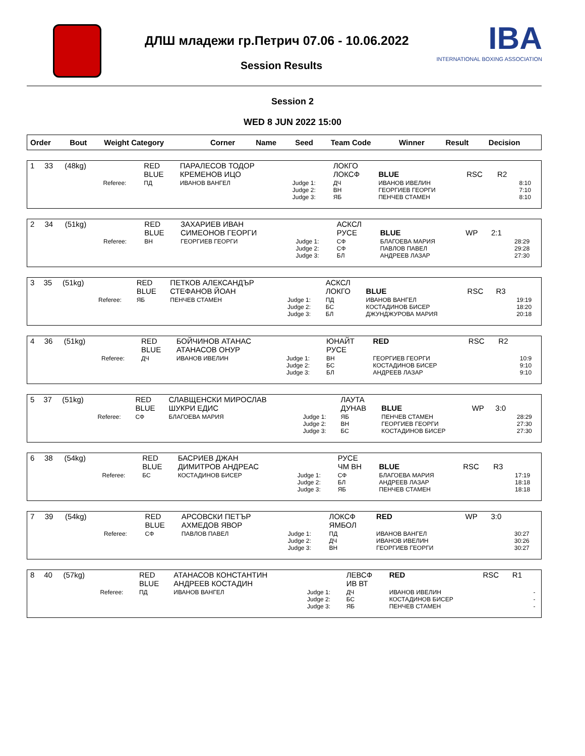ДЛШ младежи гр.Петрич 07.06 - 10.06.2022
IBA
INTERNATIONAL BOXING ASSOCIATION
Session Results
Session 2
WED 8 JUN 2022 15:00
| Order | Bout | Weight Category | | Corner | Name | Seed | Team Code | Winner | Result | Decision |
| --- | --- | --- | --- | --- | --- | --- | --- | --- | --- | --- |
| 1 | 33 | (48kg) | | RED BLUE | ПАРАЛЕСОВ ТОДОР КРЕМЕНОВ ИЦО | | ЛОКГО ЛОКСФ | BLUE | RSC | R2 | |
| | | | Referee: | ПД | ИВАНОВ ВАНГЕЛ | Judge 1: Judge 2: Judge 3: | ДЧ ВН ЯБ | ИВАНОВ ИВЕЛИН ГЕОРГИЕВ ГЕОРГИ ПЕНЧЕВ СТАМЕН | | | 8:10 7:10 8:10 |
| 2 | 34 | (51kg) | | RED BLUE | ЗАХАРИЕВ ИВАН СИМЕОНОВ ГЕОРГИ | | АСКСЛ РУСЕ | BLUE | WP | 2:1 | |
| | | | Referee: | ВН | ГЕОРГИЕВ ГЕОРГИ | Judge 1: Judge 2: Judge 3: | СФ СФ БЛ | БЛАГОЕВА МАРИЯ ПАВЛОВ ПАВЕЛ АНДРЕЕВ ЛАЗАР | | | 28:29 29:28 27:30 |
| 3 | 35 | (51kg) | | RED BLUE | ПЕТКОВ АЛЕКСАНДЪР СТЕФАНОВ ЙОАН | | АСКСЛ ЛОКГО | BLUE | RSC | R3 | |
| | | | Referee: | ЯБ | ПЕНЧЕВ СТАМЕН | Judge 1: Judge 2: Judge 3: | ПД БС БЛ | ИВАНОВ ВАНГЕЛ КОСТАДИНОВ БИСЕР ДЖУНДЖУРОВА МАРИЯ | | | 19:19 18:20 20:18 |
| 4 | 36 | (51kg) | | RED BLUE | БОЙЧИНОВ АТАНАС АТАНАСОВ ОНУР | | ЮНАЙТ РУСЕ | RED | RSC | R2 | |
| | | | Referee: | ДЧ | ИВАНОВ ИВЕЛИН | Judge 1: Judge 2: Judge 3: | ВН БС БЛ | ГЕОРГИЕВ ГЕОРГИ КОСТАДИНОВ БИСЕР АНДРЕЕВ ЛАЗАР | | | 10:9 9:10 9:10 |
| 5 | 37 | (51kg) | | RED BLUE | СЛАВЩЕНСКИ МИРОСЛАВ ШУКРИ ЕДИС | | ЛАУТА ДУНАВ | BLUE | WP | 3:0 | |
| | | | Referee: | СФ | БЛАГОЕВА МАРИЯ | Judge 1: Judge 2: Judge 3: | ЯБ ВН БС | ПЕНЧЕВ СТАМЕН ГЕОРГИЕВ ГЕОРГИ КОСТАДИНОВ БИСЕР | | | 28:29 27:30 27:30 |
| 6 | 38 | (54kg) | | RED BLUE | БАСРИЕВ ДЖАН ДИМИТРОВ АНДРЕАС | | РУСЕ ЧМ ВН | BLUE | RSC | R3 | |
| | | | Referee: | БС | КОСТАДИНОВ БИСЕР | Judge 1: Judge 2: Judge 3: | СФ БЛ ЯБ | БЛАГОЕВА МАРИЯ АНДРЕЕВ ЛАЗАР ПЕНЧЕВ СТАМЕН | | | 17:19 18:18 18:18 |
| 7 | 39 | (54kg) | | RED BLUE | АРСОВСКИ ПЕТЪР АХМЕДОВ ЯВОР | | ЛОКСФ ЯМБОЛ | RED | WP | 3:0 | |
| | | | Referee: | СФ | ПАВЛОВ ПАВЕЛ | Judge 1: Judge 2: Judge 3: | ПД ДЧ ВН | ИВАНОВ ВАНГЕЛ ИВАНОВ ИВЕЛИН ГЕОРГИЕВ ГЕОРГИ | | | 30:27 30:26 30:27 |
| 8 | 40 | (57kg) | | RED BLUE | АТАНАСОВ КОНСТАНТИН АНДРЕЕВ КОСТАДИН | | ЛЕВСФ ИВ ВТ | RED | RSC | R1 | |
| | | | Referee: | ПД | ИВАНОВ ВАНГЕЛ | Judge 1: Judge 2: Judge 3: | ДЧ БС ЯБ | ИВАНОВ ИВЕЛИН КОСТАДИНОВ БИСЕР ПЕНЧЕВ СТАМЕН | | | - - - |